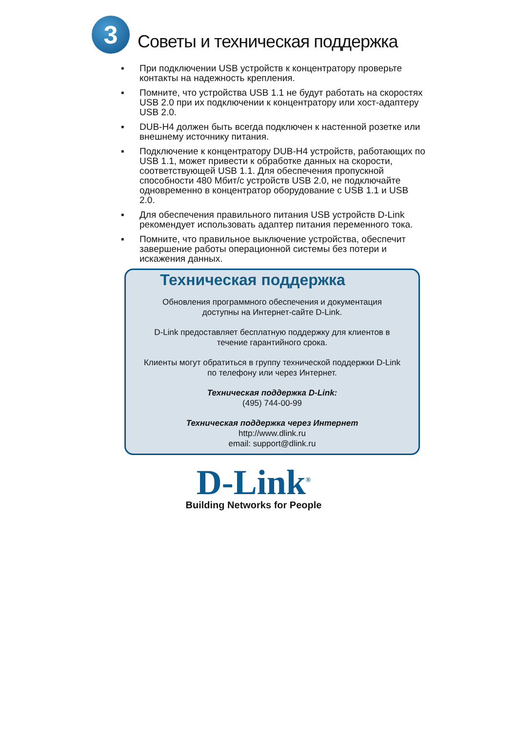3
Советы и техническая поддержка
▪ При подключении USB устройств к концентратору проверьте контакты на надежность крепления.
▪ Помните, что устройства USB 1.1 не будут работать на скоростях USB 2.0 при их подключении к концентратору или хост-адаптеру USB 2.0.
▪ DUB-H4 должен быть всегда подключен к настенной розетке или внешнему источнику питания.
▪ Подключение к концентратору DUB-H4 устройств, работающих по USB 1.1, может привести к обработке данных на скорости, соответствующей USB 1.1. Для обеспечения пропускной способности 480 Мбит/с устройств USB 2.0, не подключайте одновременно в концентратор оборудование с USB 1.1 и USB 2.0.
▪ Для обеспечения правильного питания USB устройств D-Link рекомендует использовать адаптер питания переменного тока.
▪ Помните, что правильное выключение устройства, обеспечит завершение работы операционной системы без потери и искажения данных.
Техническая поддержка
Обновления программного обеспечения и документация
доступны на Интернет-сайте D-Link.
D-Link предоставляет бесплатную поддержку для клиентов в
течение гарантийного срока.
Клиенты могут обратиться в группу технической поддержки D-Link
по телефону или через Интернет.
Техническая поддержка D-Link:
(495) 744-00-99
Техническая поддержка через Интернет
http://www.dlink.ru
email: support@dlink.ru
D-Link<sup>®</sup>
Building Networks for People